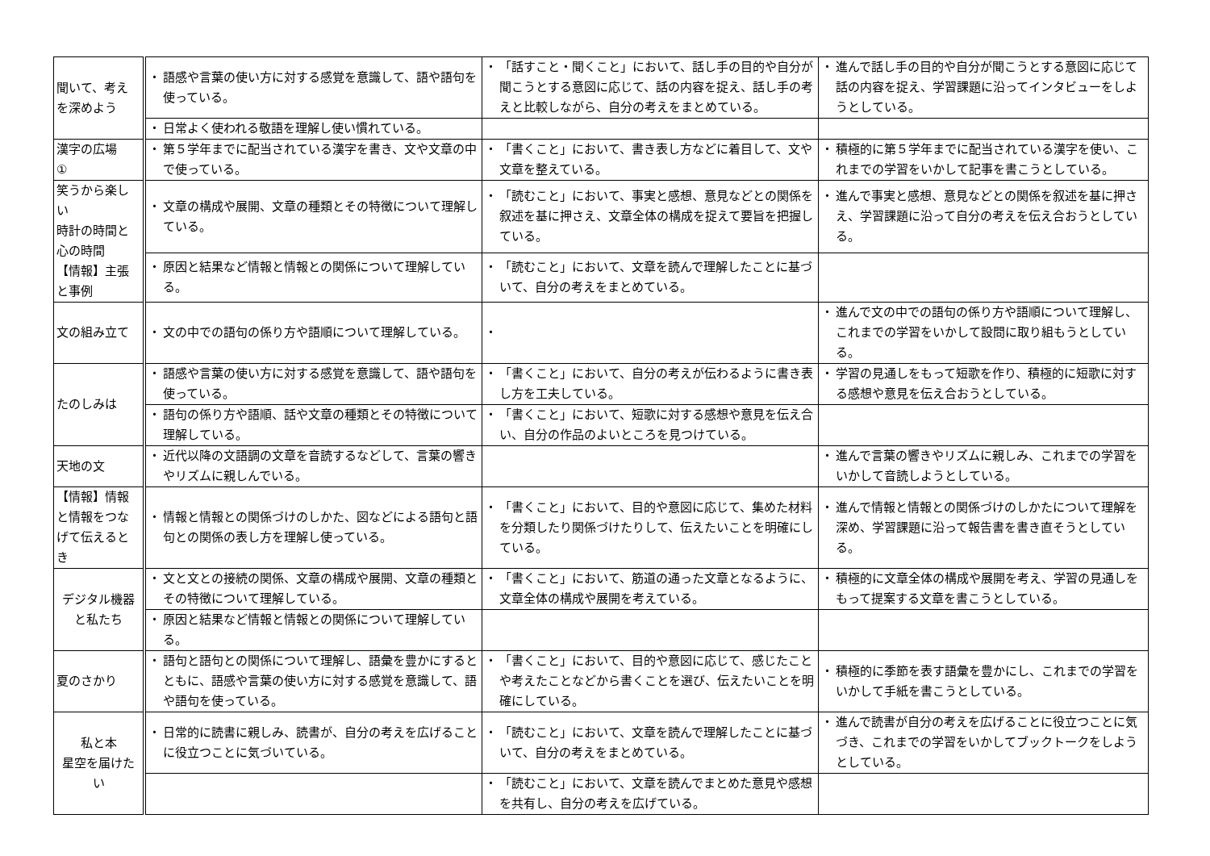| 聞いて、考え を深めよう | ・ 語感や言葉の使い方に対する感覚を意識して、語や語句を使っている。 | ・ 「話すこと・聞くこと」において、話し手の目的や自分が聞こうとする意図に応じて、話の内容を捉え、話し手の考えと比較しながら、自分の考えをまとめている。 | ・ 進んで話し手の目的や自分が聞こうとする意図に応じて話の内容を捉え、学習課題に沿ってインタビューをしようとしている。 |
| | ・ 日常よく使われる敬語を理解し使い慣れている。 | | |
| 漢字の広場 ① | ・ 第５学年までに配当されている漢字を書き、文や文章の中で使っている。 | ・ 「書くこと」において、書き表し方などに着目して、文や文章を整えている。 | ・ 積極的に第５学年までに配当されている漢字を使い、これまでの学習をいかして記事を書こうとしている。 |
| 笑うから楽しい 時計の時間と心の時間 【情報】主張と事例 | ・ 文章の構成や展開、文章の種類とその特徴について理解している。 | ・ 「読むこと」において、事実と感想、意見などとの関係を叙述を基に押さえ、文章全体の構成を捉えて要旨を把握している。 | ・ 進んで事実と感想、意見などとの関係を叙述を基に押さえ、学習課題に沿って自分の考えを伝え合おうとしている。 |
| | ・ 原因と結果など情報と情報との関係について理解している。 | ・ 「読むこと」において、文章を読んで理解したことに基づいて、自分の考えをまとめている。 | |
| 文の組み立て | ・ 文の中での語句の係り方や語順について理解している。 | ・ | ・ 進んで文の中での語句の係り方や語順について理解し、これまでの学習をいかして設問に取り組もうとしている。 |
| たのしみは | ・ 語感や言葉の使い方に対する感覚を意識して、語や語句を使っている。 | ・ 「書くこと」において、自分の考えが伝わるように書き表し方を工夫している。 | ・ 学習の見通しをもって短歌を作り、積極的に短歌に対する感想や意見を伝え合おうとしている。 |
| | ・ 語句の係り方や語順、話や文章の種類とその特徴について理解している。 | ・ 「書くこと」において、短歌に対する感想や意見を伝え合い、自分の作品のよいところを見つけている。 | |
| 天地の文 | ・ 近代以降の文語調の文章を音読するなどして、言葉の響きやリズムに親しんでいる。 | | ・ 進んで言葉の響きやリズムに親しみ、これまでの学習をいかして音読しようとしている。 |
| 【情報】情報と情報をつなげて伝えるとき | ・ 情報と情報との関係づけのしかた、図などによる語句と語句との関係の表し方を理解し使っている。 | ・ 「書くこと」において、目的や意図に応じて、集めた材料を分類したり関係づけたりして、伝えたいことを明確にしている。 | ・ 進んで情報と情報との関係づけのしかたについて理解を深め、学習課題に沿って報告書を書き直そうとしている。 |
| デジタル機器 と私たち | ・ 文と文との接続の関係、文章の構成や展開、文章の種類とその特徴について理解している。 | ・ 「書くこと」において、筋道の通った文章となるように、文章全体の構成や展開を考えている。 | ・ 積極的に文章全体の構成や展開を考え、学習の見通しをもって提案する文章を書こうとしている。 |
| | ・ 原因と結果など情報と情報との関係について理解している。 | | |
| 夏のさかり | ・ 語句と語句との関係について理解し、語彙を豊かにするとともに、語感や言葉の使い方に対する感覚を意識して、語や語句を使っている。 | ・ 「書くこと」において、目的や意図に応じて、感じたことや考えたことなどから書くことを選び、伝えたいことを明確にしている。 | ・ 積極的に季節を表す語彙を豊かにし、これまでの学習をいかして手紙を書こうとしている。 |
| 私と本 星空を届けたい | ・ 日常的に読書に親しみ、読書が、自分の考えを広げることに役立つことに気づいている。 | ・ 「読むこと」において、文章を読んで理解したことに基づいて、自分の考えをまとめている。 | ・ 進んで読書が自分の考えを広げることに役立つことに気づき、これまでの学習をいかしてブックトークをしようとしている。 |
| | | ・ 「読むこと」において、文章を読んでまとめた意見や感想を共有し、自分の考えを広げている。 | |